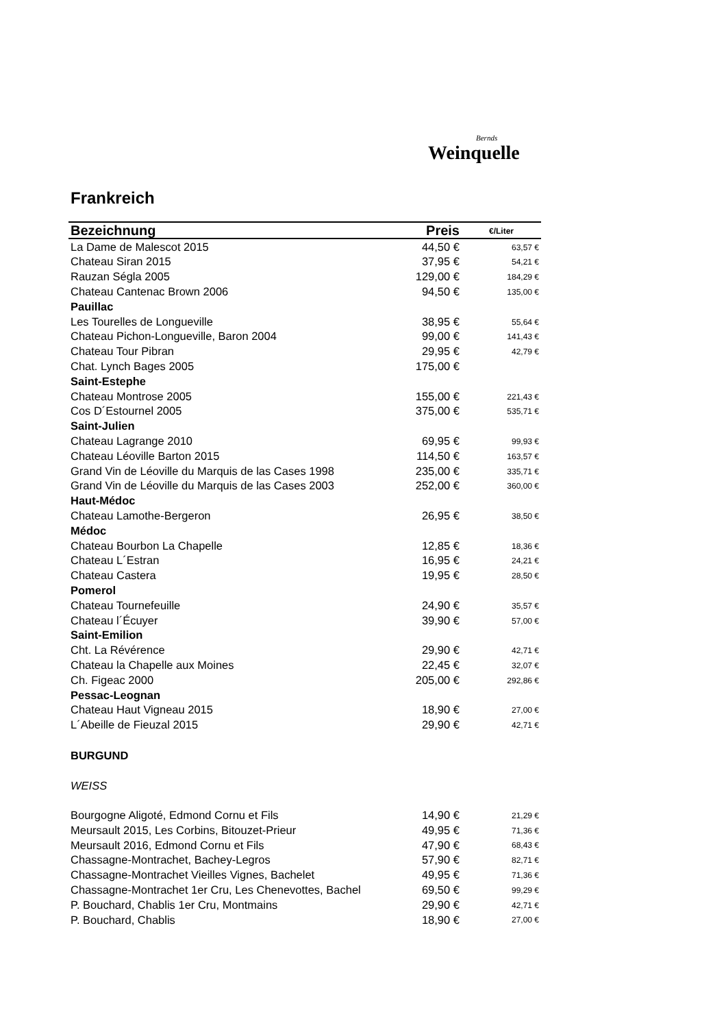Bernds
Weinquelle
Frankreich
| Bezeichnung | Preis | €/Liter |
| --- | --- | --- |
| La Dame de Malescot 2015 | 44,50 € | 63,57 € |
| Chateau Siran 2015 | 37,95 € | 54,21 € |
| Rauzan Ségla 2005 | 129,00 € | 184,29 € |
| Chateau Cantenac Brown 2006 | 94,50 € | 135,00 € |
| Pauillac | | |
| Les Tourelles de Longueville | 38,95 € | 55,64 € |
| Chateau Pichon-Longueville, Baron 2004 | 99,00 € | 141,43 € |
| Chateau Tour Pibran | 29,95 € | 42,79 € |
| Chat. Lynch Bages 2005 | 175,00 € | |
| Saint-Estephe | | |
| Chateau Montrose 2005 | 155,00 € | 221,43 € |
| Cos D´Estournel 2005 | 375,00 € | 535,71 € |
| Saint-Julien | | |
| Chateau Lagrange 2010 | 69,95 € | 99,93 € |
| Chateau Léoville Barton 2015 | 114,50 € | 163,57 € |
| Grand Vin de Léoville du Marquis de las Cases 1998 | 235,00 € | 335,71 € |
| Grand Vin de Léoville du Marquis de las Cases 2003 | 252,00 € | 360,00 € |
| Haut-Médoc | | |
| Chateau Lamothe-Bergeron | 26,95 € | 38,50 € |
| Médoc | | |
| Chateau Bourbon La Chapelle | 12,85 € | 18,36 € |
| Chateau L´Estran | 16,95 € | 24,21 € |
| Chateau Castera | 19,95 € | 28,50 € |
| Pomerol | | |
| Chateau Tournefeuille | 24,90 € | 35,57 € |
| Chateau l´Écuyer | 39,90 € | 57,00 € |
| Saint-Emilion | | |
| Cht. La Révérence | 29,90 € | 42,71 € |
| Chateau la Chapelle aux Moines | 22,45 € | 32,07 € |
| Ch. Figeac 2000 | 205,00 € | 292,86 € |
| Pessac-Leognan | | |
| Chateau Haut Vigneau 2015 | 18,90 € | 27,00 € |
| L´Abeille de Fieuzal 2015 | 29,90 € | 42,71 € |
| BURGUND | | |
| WEISS | | |
| Bourgogne Aligoté, Edmond Cornu et Fils | 14,90 € | 21,29 € |
| Meursault 2015, Les Corbins, Bitouzet-Prieur | 49,95 € | 71,36 € |
| Meursault 2016, Edmond Cornu et Fils | 47,90 € | 68,43 € |
| Chassagne-Montrachet, Bachey-Legros | 57,90 € | 82,71 € |
| Chassagne-Montrachet Vieilles Vignes, Bachelet | 49,95 € | 71,36 € |
| Chassagne-Montrachet 1er Cru, Les Chenevottes, Bachel | 69,50 € | 99,29 € |
| P. Bouchard, Chablis 1er Cru, Montmains | 29,90 € | 42,71 € |
| P. Bouchard, Chablis | 18,90 € | 27,00 € |